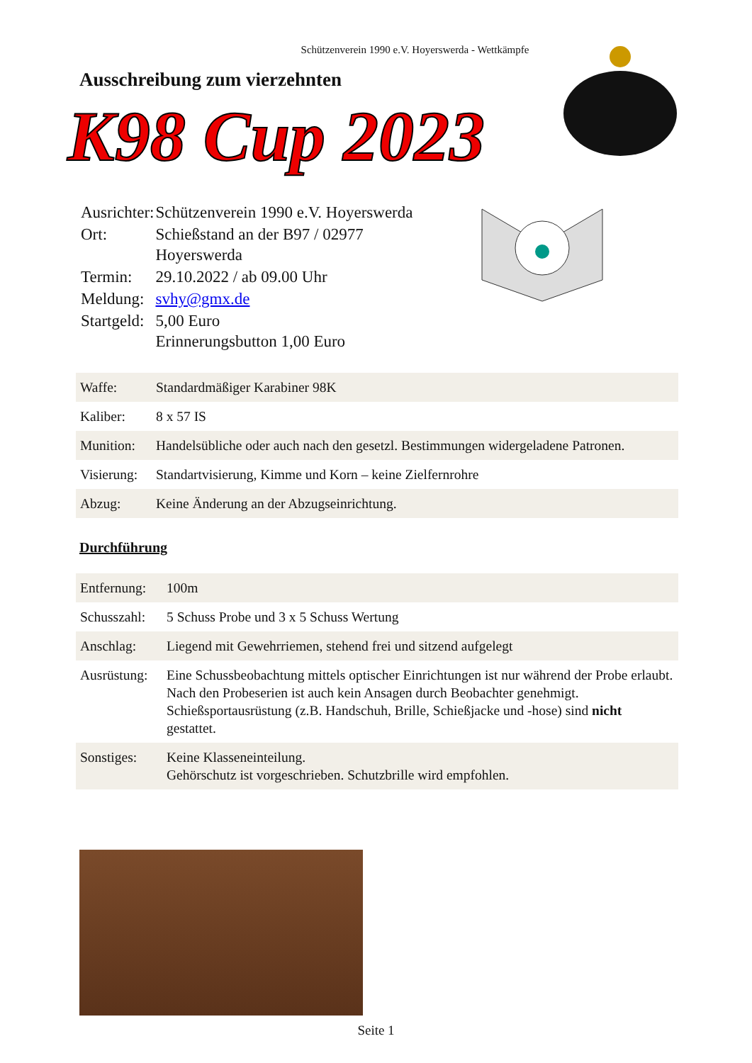Schützenverein 1990 e.V. Hoyerswerda - Wettkämpfe
Ausschreibung zum vierzehnten
K98 Cup 2023
| Ausrichter: | Schützenverein 1990 e.V. Hoyerswerda |
| Ort: | Schießstand an der B97 / 02977 Hoyerswerda |
| Termin: | 29.10.2022 / ab 09.00 Uhr |
| Meldung: | svhy@gmx.de |
| Startgeld: | 5,00 Euro Erinnerungsbutton 1,00 Euro |
| Waffe: | Standardmäßiger Karabiner 98K |
| Kaliber: | 8 x 57 IS |
| Munition: | Handelsübliche oder auch nach den gesetzl. Bestimmungen widergeladene Patronen. |
| Visierung: | Standartvisierung, Kimme und Korn – keine Zielfernrohre |
| Abzug: | Keine Änderung an der Abzugseinrichtung. |
Durchführung
| Entfernung: | 100m |
| Schusszahl: | 5 Schuss Probe und 3 x 5 Schuss Wertung |
| Anschlag: | Liegend mit Gewehrriemen, stehend frei und sitzend aufgelegt |
| Ausrüstung: | Eine Schussbeobachtung mittels optischer Einrichtungen ist nur während der Probe erlaubt. Nach den Probeserien ist auch kein Ansagen durch Beobachter genehmigt. Schießsportausrüstung (z.B. Handschuh, Brille, Schießjacke und -hose) sind nicht gestattet. |
| Sonstiges: | Keine Klasseneinteilung. Gehörschutz ist vorgeschrieben. Schutzbrille wird empfohlen. |
Seite 1